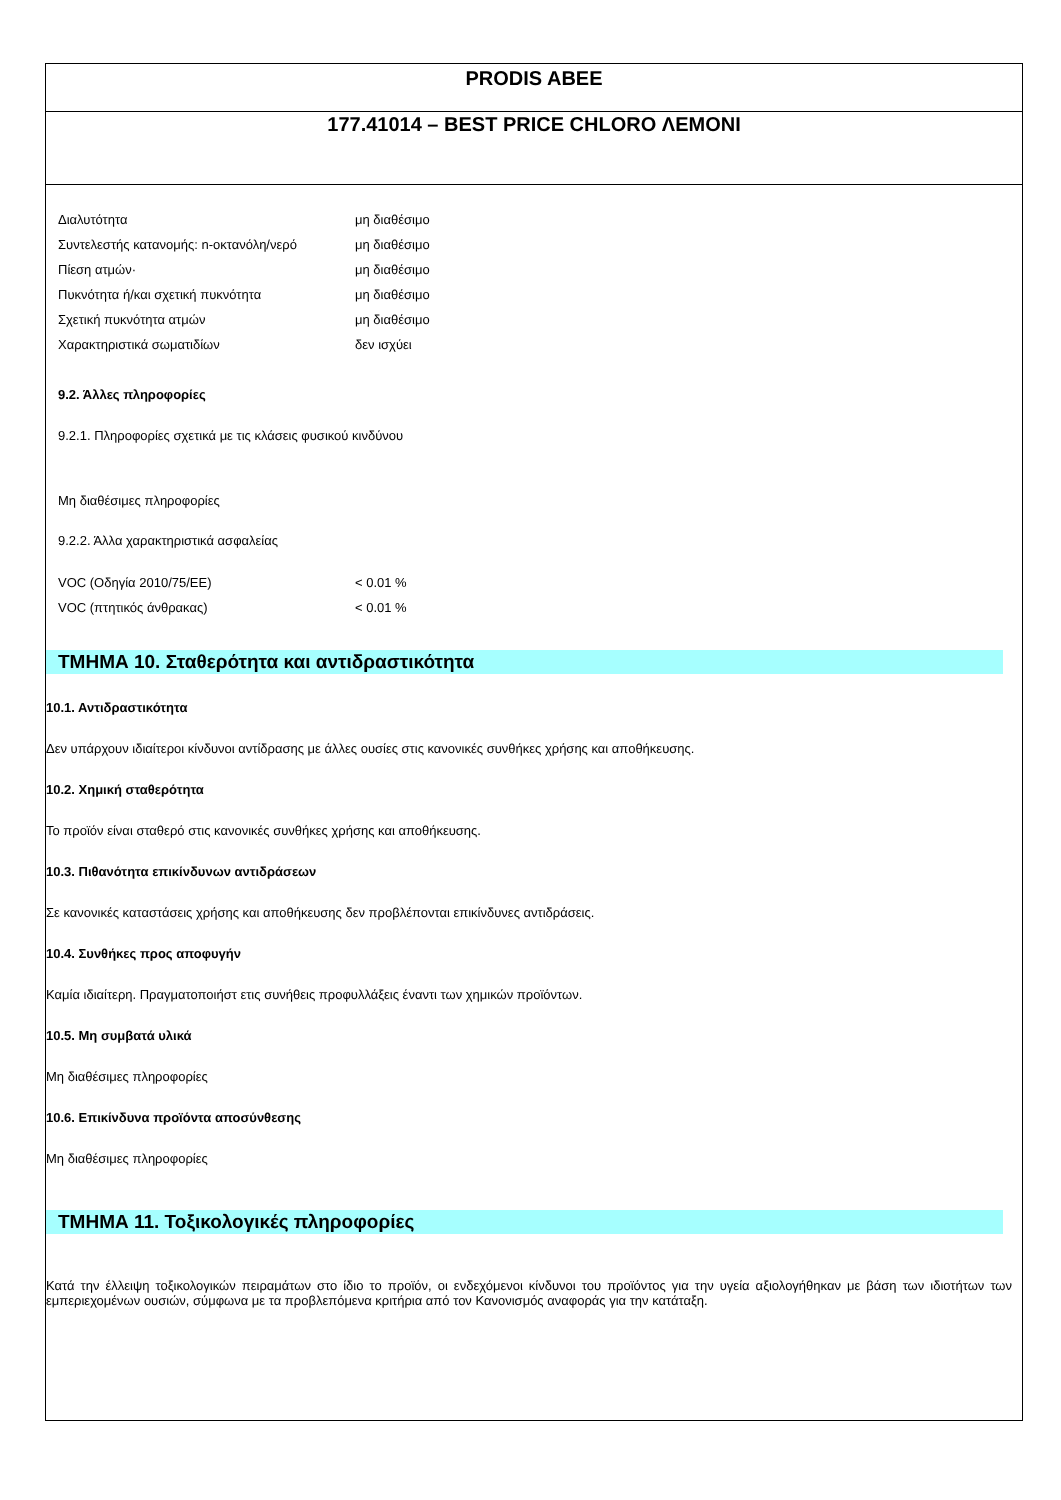PRODIS ABEE
177.41014 – BEST PRICE CHLORO ΛΕΜΟΝΙ
| Διαλυτότητα | μη διαθέσιμο |
| Συντελεστής κατανομής: n-οκτανόλη/νερό | μη διαθέσιμο |
| Πίεση ατμών· | μη διαθέσιμο |
| Πυκνότητα ή/και σχετική πυκνότητα | μη διαθέσιμο |
| Σχετική πυκνότητα ατμών | μη διαθέσιμο |
| Χαρακτηριστικά σωματιδίων | δεν ισχύει |
9.2. Άλλες πληροφορίες
9.2.1. Πληροφορίες σχετικά με τις κλάσεις φυσικού κινδύνου
Μη διαθέσιμες πληροφορίες
9.2.2. Άλλα χαρακτηριστικά ασφαλείας
| VOC (Οδηγία 2010/75/ΕΕ) | < 0.01 % |
| VOC (πτητικός άνθρακας) | < 0.01 % |
ΤΜΗΜΑ 10. Σταθερότητα και αντιδραστικότητα
10.1. Αντιδραστικότητα
Δεν υπάρχουν ιδιαίτεροι κίνδυνοι αντίδρασης με άλλες ουσίες στις κανονικές συνθήκες χρήσης και αποθήκευσης.
10.2. Χημική σταθερότητα
Το προϊόν είναι σταθερό στις κανονικές συνθήκες χρήσης και αποθήκευσης.
10.3. Πιθανότητα επικίνδυνων αντιδράσεων
Σε κανονικές καταστάσεις χρήσης και αποθήκευσης δεν προβλέπονται επικίνδυνες αντιδράσεις.
10.4. Συνθήκες προς αποφυγήν
Καμία ιδιαίτερη. Πραγματοποιήστ ετις συνήθεις προφυλλάξεις έναντι των χημικών προϊόντων.
10.5. Μη συμβατά υλικά
Μη διαθέσιμες πληροφορίες
10.6. Επικίνδυνα προϊόντα αποσύνθεσης
Μη διαθέσιμες πληροφορίες
ΤΜΗΜΑ 11. Τοξικολογικές πληροφορίες
Κατά την έλλειψη τοξικολογικών πειραμάτων στο ίδιο το προϊόν, οι ενδεχόμενοι κίνδυνοι του προϊόντος για την υγεία αξιολογήθηκαν με βάση των ιδιοτήτων των εμπεριεχομένων ουσιών, σύμφωνα με τα προβλεπόμενα κριτήρια από τον Κανονισμός αναφοράς για την κατάταξη.